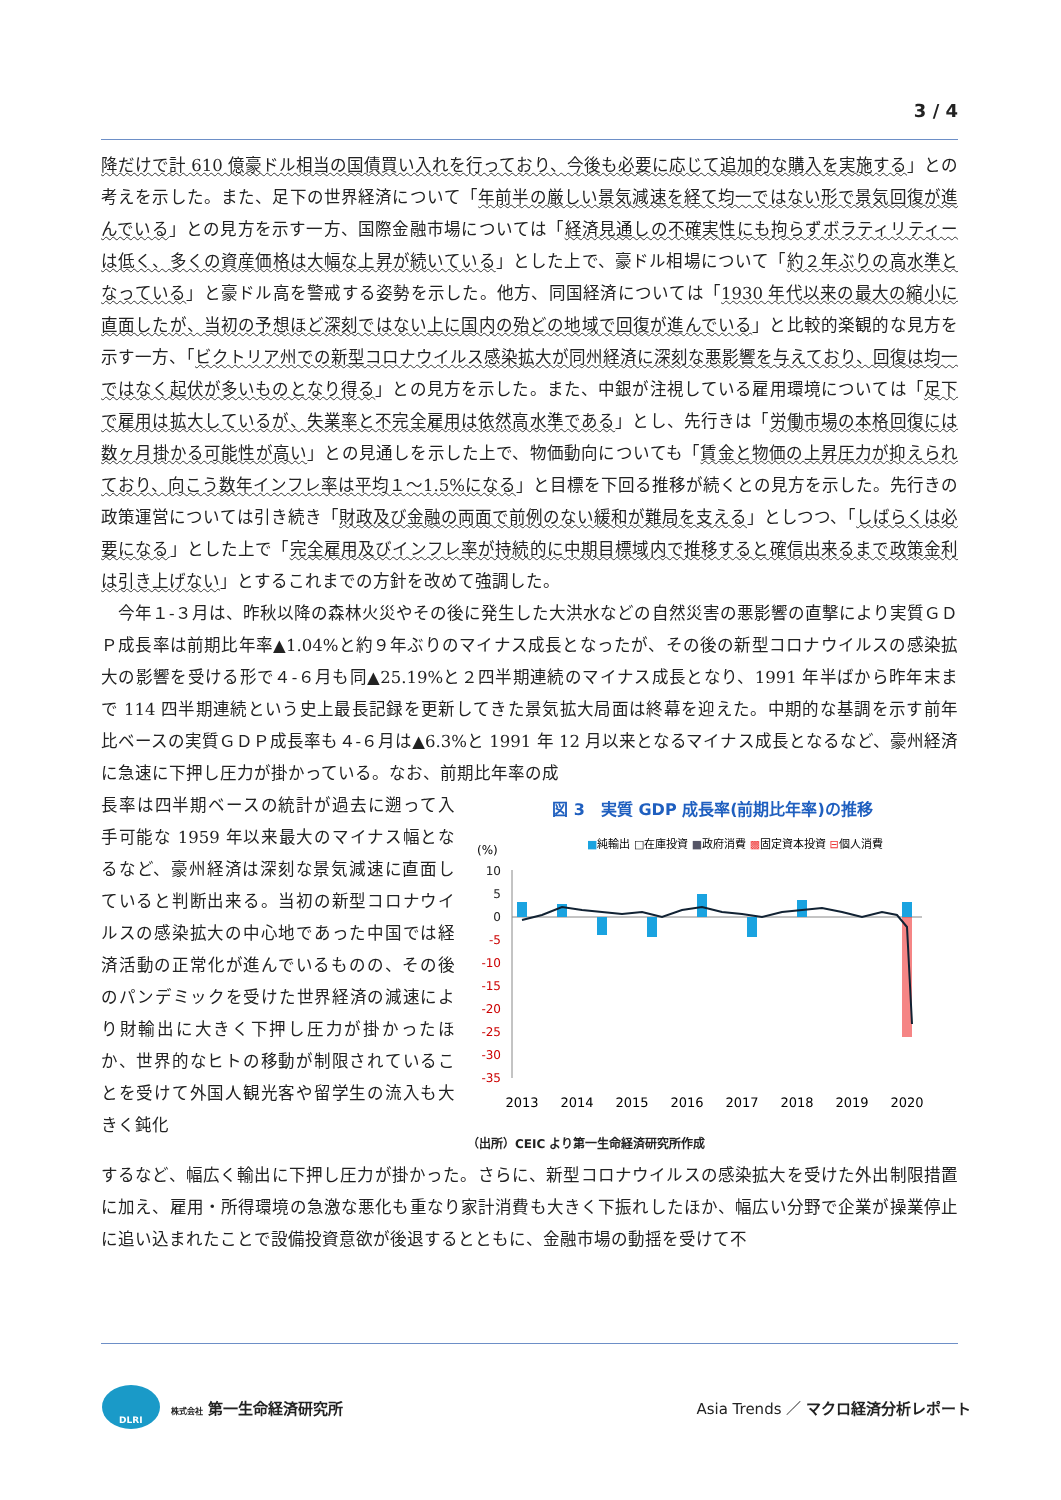3 / 4
降だけで計 610 億豪ドル相当の国債買い入れを行っており、今後も必要に応じて追加的な購入を実施する」との考えを示した。また、足下の世界経済について「年前半の厳しい景気減速を経て均一ではない形で景気回復が進んでいる」との見方を示す一方、国際金融市場については「経済見通しの不確実性にも拘らずボラティリティーは低く、多くの資産価格は大幅な上昇が続いている」とした上で、豪ドル相場について「約２年ぶりの高水準となっている」と豪ドル高を警戒する姿勢を示した。他方、同国経済については「1930 年代以来の最大の縮小に直面したが、当初の予想ほど深刻ではない上に国内の殆どの地域で回復が進んでいる」と比較的楽観的な見方を示す一方、「ビクトリア州での新型コロナウイルス感染拡大が同州経済に深刻な悪影響を与えており、回復は均一ではなく起伏が多いものとなり得る」との見方を示した。また、中銀が注視している雇用環境については「足下で雇用は拡大しているが、失業率と不完全雇用は依然高水準である」とし、先行きは「労働市場の本格回復には数ヶ月掛かる可能性が高い」との見通しを示した上で、物価動向についても「賃金と物価の上昇圧力が抑えられており、向こう数年インフレ率は平均１～1.5%になる」と目標を下回る推移が続くとの見方を示した。先行きの政策運営については引き続き「財政及び金融の両面で前例のない緩和が難局を支える」としつつ、「しばらくは必要になる」とした上で「完全雇用及びインフレ率が持続的に中期目標域内で推移すると確信出来るまで政策金利は引き上げない」とするこれまでの方針を改めて強調した。
　今年１-３月は、昨秋以降の森林火災やその後に発生した大洪水などの自然災害の悪影響の直撃により実質ＧＤＰ成長率は前期比年率▲1.04%と約９年ぶりのマイナス成長となったが、その後の新型コロナウイルスの感染拡大の影響を受ける形で４-６月も同▲25.19%と２四半期連続のマイナス成長となり、1991 年半ばから昨年末まで 114 四半期連続という史上最長記録を更新してきた景気拡大局面は終幕を迎えた。中期的な基調を示す前年比ベースの実質ＧＤＰ成長率も４-６月は▲6.3%と 1991 年 12 月以来となるマイナス成長となるなど、豪州経済に急速に下押し圧力が掛かっている。なお、前期比年率の成
長率は四半期ベースの統計が過去に遡って入手可能な 1959 年以来最大のマイナス幅となるなど、豪州経済は深刻な景気減速に直面していると判断出来る。当初の新型コロナウイルスの感染拡大の中心地であった中国では経済活動の正常化が進んでいるものの、その後のパンデミックを受けた世界経済の減速により財輸出に大きく下押し圧力が掛かったほか、世界的なヒトの移動が制限されていることを受けて外国人観光客や留学生の流入も大きく鈍化
図 3　実質 GDP 成長率(前期比年率)の推移
(%)
■純輸出 □在庫投資 ■政府消費 ▩固定資本投資 ⊟個人消費
10
5
0
-5
-10
-15
-20
-25
-30
-35
2013
2014
2015
2016
2017
2018
2019
2020
（出所）CEIC より第一生命経済研究所作成
するなど、幅広く輸出に下押し圧力が掛かった。さらに、新型コロナウイルスの感染拡大を受けた外出制限措置に加え、雇用・所得環境の急激な悪化も重なり家計消費も大きく下振れしたほか、幅広い分野で企業が操業停止に追い込まれたことで設備投資意欲が後退するとともに、金融市場の動揺を受けて不
DLRI
株式会社 第一生命経済研究所
Asia Trends ／ マクロ経済分析レポート